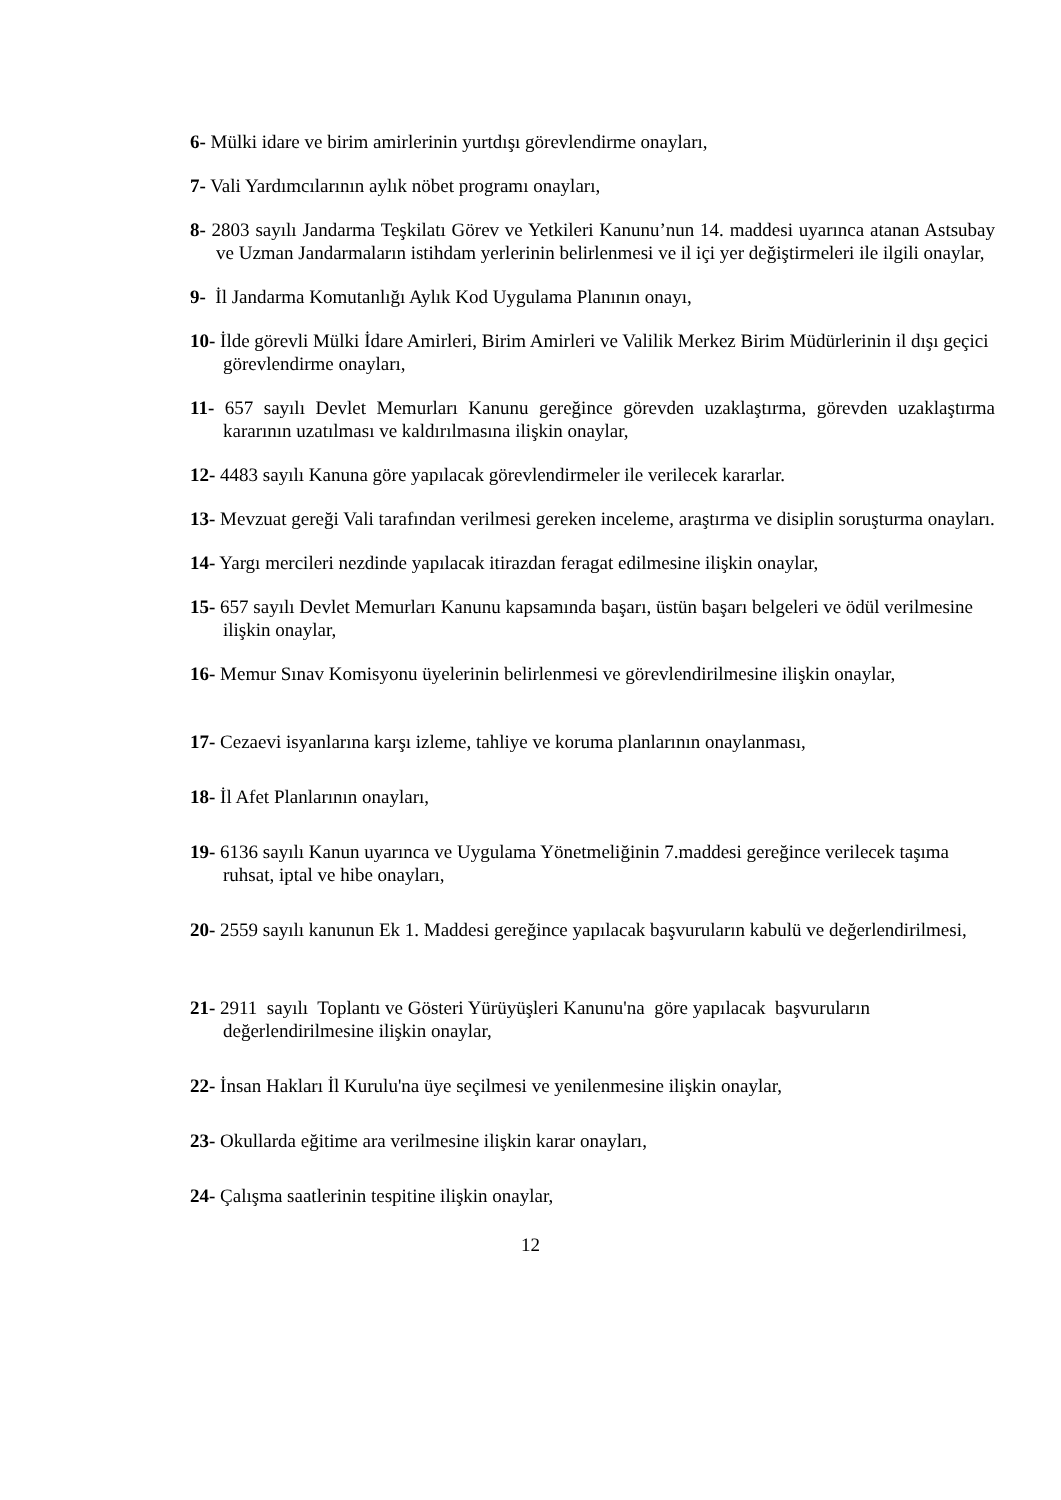6- Mülki idare ve birim amirlerinin yurtdışı görevlendirme onayları,
7- Vali Yardımcılarının aylık nöbet programı onayları,
8- 2803 sayılı Jandarma Teşkilatı Görev ve Yetkileri Kanunu’nun 14. maddesi uyarınca atanan Astsubay ve Uzman Jandarmaların istihdam yerlerinin belirlenmesi ve il içi yer değiştirmeleri ile ilgili onaylar,
9- İl Jandarma Komutanlığı Aylık Kod Uygulama Planının onayı,
10- İlde görevli Mülki İdare Amirleri, Birim Amirleri ve Valilik Merkez Birim Müdürlerinin il dışı geçici görevlendirme onayları,
11- 657 sayılı Devlet Memurları Kanunu gereğince görevden uzaklaştırma, görevden uzaklaştırma kararının uzatılması ve kaldırılmasına ilişkin onaylar,
12- 4483 sayılı Kanuna göre yapılacak görevlendirmeler ile verilecek kararlar.
13- Mevzuat gereği Vali tarafından verilmesi gereken inceleme, araştırma ve disiplin soruşturma onayları.
14- Yargı mercileri nezdinde yapılacak itirazdan feragat edilmesine ilişkin onaylar,
15- 657 sayılı Devlet Memurları Kanunu kapsamında başarı, üstün başarı belgeleri ve ödül verilmesine ilişkin onaylar,
16- Memur Sınav Komisyonu üyelerinin belirlenmesi ve görevlendirilmesine ilişkin onaylar,
17- Cezaevi isyanlarına karşı izleme, tahliye ve koruma planlarının onaylanması,
18- İl Afet Planlarının onayları,
19- 6136 sayılı Kanun uyarınca ve Uygulama Yönetmeliğinin 7.maddesi gereğince verilecek taşıma ruhsat, iptal ve hibe onayları,
20- 2559 sayılı kanunun Ek 1. Maddesi gereğince yapılacak başvuruların kabulü ve değerlendirilmesi,
21- 2911 sayılı Toplantı ve Gösteri Yürüyüşleri Kanunu'na göre yapılacak başvuruların değerlendirilmesine ilişkin onaylar,
22- İnsan Hakları İl Kurulu'na üye seçilmesi ve yenilenmesine ilişkin onaylar,
23- Okullarda eğitime ara verilmesine ilişkin karar onayları,
24- Çalışma saatlerinin tespitine ilişkin onaylar,
12